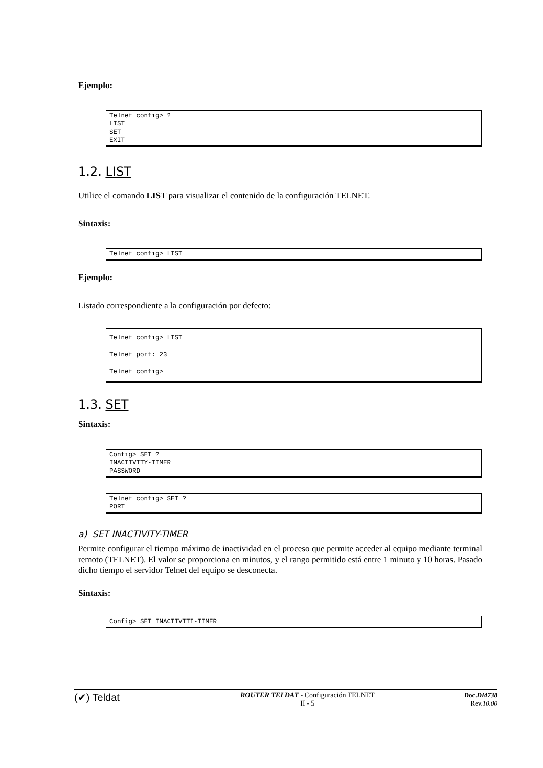Ejemplo:
Telnet config> ?
LIST
SET
EXIT
1.2. LIST
Utilice el comando LIST para visualizar el contenido de la configuración TELNET.
Sintaxis:
Telnet config> LIST
Ejemplo:
Listado correspondiente a la configuración por defecto:
Telnet config> LIST
Telnet port: 23
Telnet config>
1.3. SET
Sintaxis:
Config> SET ?
INACTIVITY-TIMER
PASSWORD
Telnet config> SET ?
PORT
a) SET INACTIVITY-TIMER
Permite configurar el tiempo máximo de inactividad en el proceso que permite acceder al equipo mediante terminal remoto (TELNET). El valor se proporciona en minutos, y el rango permitido está entre 1 minuto y 10 horas. Pasado dicho tiempo el servidor Telnet del equipo se desconecta.
Sintaxis:
Config> SET INACTIVITI-TIMER
(✔) Teldat
ROUTER TELDAT - Configuración TELNET
II - 5
Doc.DM738
Rev.10.00